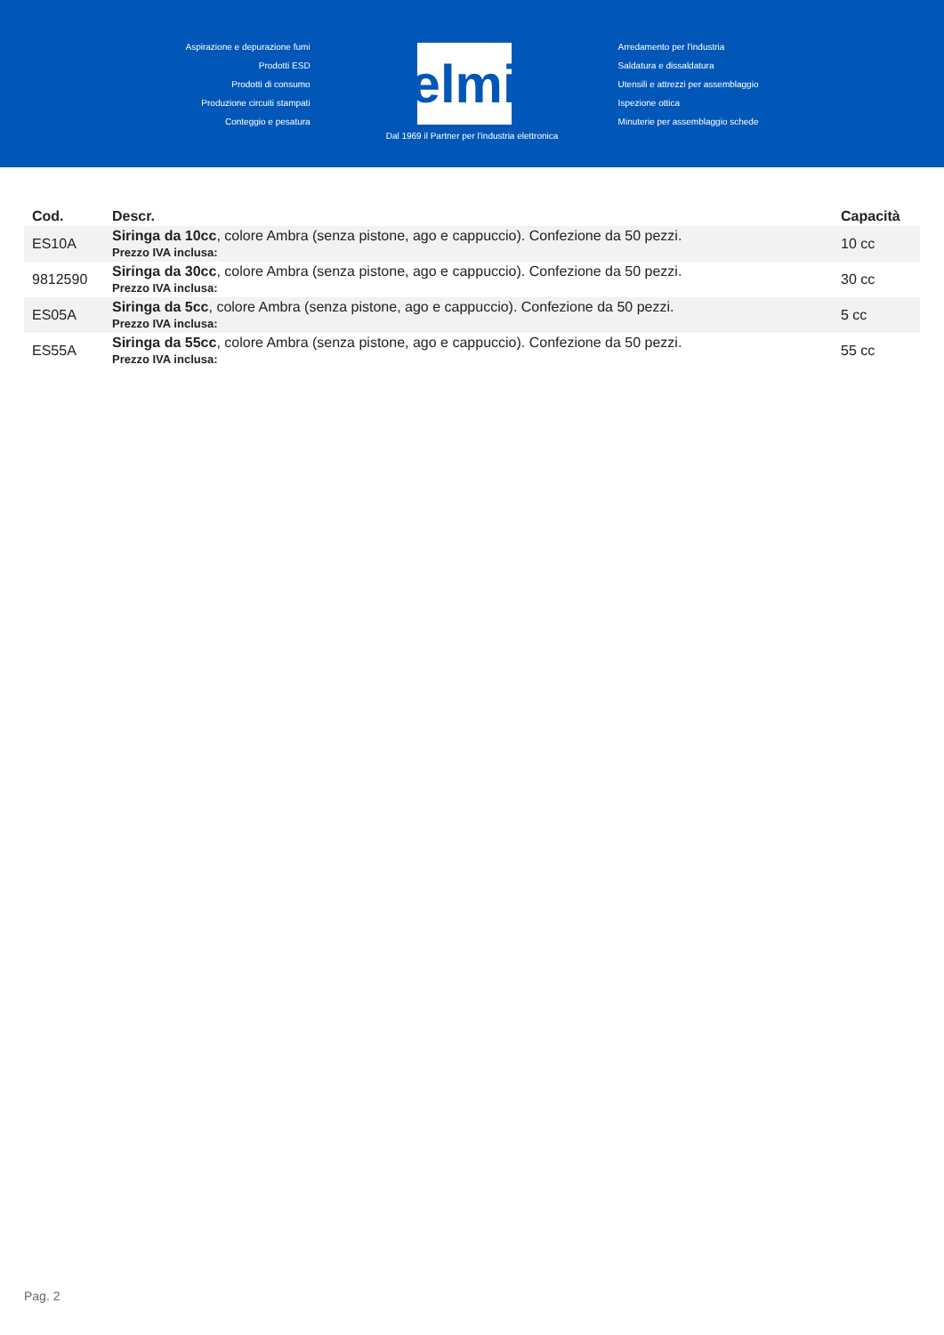Aspirazione e depurazione fumi
Prodotti ESD
Prodotti di consumo
Produzione circuiti stampati
Conteggio e pesatura
elmi
Arredamento per l'industria
Saldatura e dissaldatura
Utensili e attrezzi per assemblaggio
Ispezione ottica
Minuterie per assemblaggio schede
Dal 1969 il Partner per l'industria elettronica
| Cod. | Descr. | Capacità |
| --- | --- | --- |
| ES10A | Siringa da 10cc , colore Ambra (senza pistone, ago e cappuccio). Confezione da 50 pezzi. Prezzo IVA inclusa: | 10 cc |
| 9812590 | Siringa da 30cc , colore Ambra (senza pistone, ago e cappuccio). Confezione da 50 pezzi. Prezzo IVA inclusa: | 30 cc |
| ES05A | Siringa da 5cc , colore Ambra (senza pistone, ago e cappuccio). Confezione da 50 pezzi. Prezzo IVA inclusa: | 5 cc |
| ES55A | Siringa da 55cc , colore Ambra (senza pistone, ago e cappuccio). Confezione da 50 pezzi. Prezzo IVA inclusa: | 55 cc |
Pag. 2